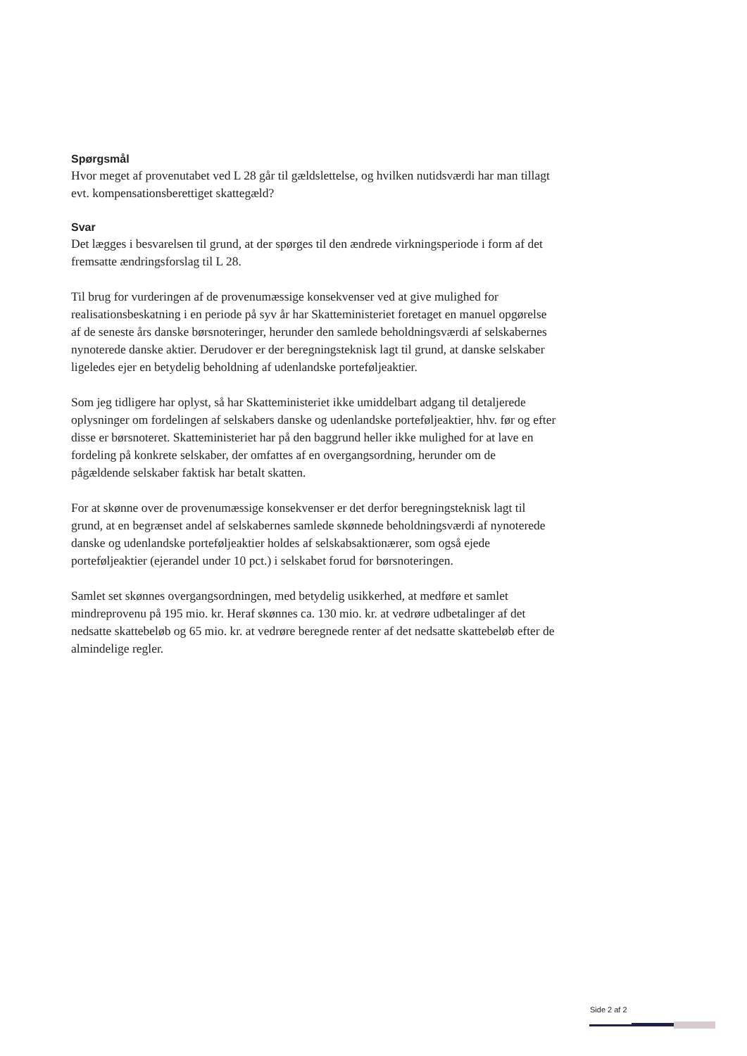Spørgsmål
Hvor meget af provenutabet ved L 28 går til gældslettelse, og hvilken nutidsværdi har man tillagt evt. kompensationsberettiget skattegæld?
Svar
Det lægges i besvarelsen til grund, at der spørges til den ændrede virkningsperiode i form af det fremsatte ændringsforslag til L 28.
Til brug for vurderingen af de provenumæssige konsekvenser ved at give mulighed for realisationsbeskatning i en periode på syv år har Skatteministeriet foretaget en manuel opgørelse af de seneste års danske børsnoteringer, herunder den samlede beholdningsværdi af selskabernes nynoterede danske aktier. Derudover er der beregningsteknisk lagt til grund, at danske selskaber ligeledes ejer en betydelig beholdning af udenlandske porteføljeaktier.
Som jeg tidligere har oplyst, så har Skatteministeriet ikke umiddelbart adgang til detaljerede oplysninger om fordelingen af selskabers danske og udenlandske porteføljeaktier, hhv. før og efter disse er børsnoteret. Skatteministeriet har på den baggrund heller ikke mulighed for at lave en fordeling på konkrete selskaber, der omfattes af en overgangsordning, herunder om de pågældende selskaber faktisk har betalt skatten.
For at skønne over de provenumæssige konsekvenser er det derfor beregningsteknisk lagt til grund, at en begrænset andel af selskabernes samlede skønnede beholdningsværdi af nynoterede danske og udenlandske porteføljeaktier holdes af selskabsaktionærer, som også ejede porteføljeaktier (ejerandel under 10 pct.) i selskabet forud for børsnoteringen.
Samlet set skønnes overgangsordningen, med betydelig usikkerhed, at medføre et samlet mindreprovenu på 195 mio. kr. Heraf skønnes ca. 130 mio. kr. at vedrøre udbetalinger af det nedsatte skattebeløb og 65 mio. kr. at vedrøre beregnede renter af det nedsatte skattebeløb efter de almindelige regler.
Side 2 af 2